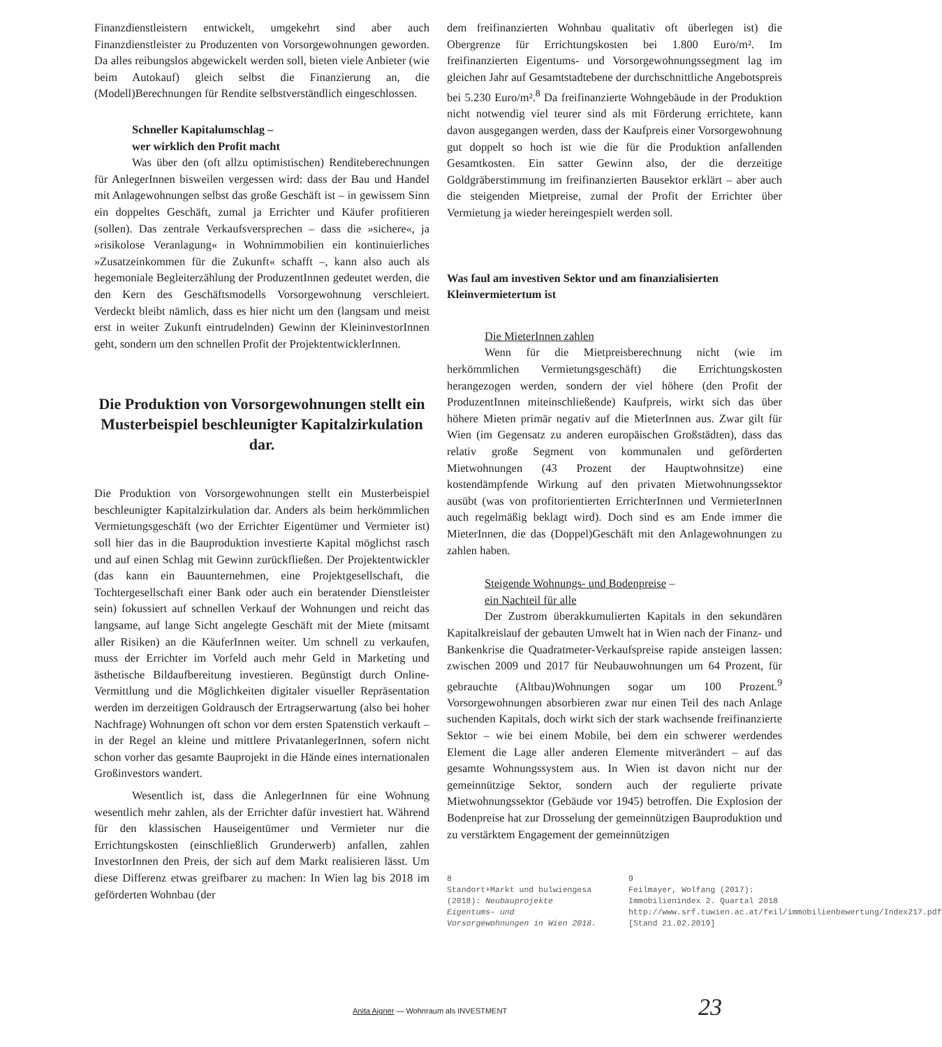Finanzdienstleistern entwickelt, umgekehrt sind aber auch Finanzdienstleister zu Produzenten von Vorsorgewohnungen geworden. Da alles reibungslos abgewickelt werden soll, bieten viele Anbieter (wie beim Autokauf) gleich selbst die Finanzierung an, die (Modell)Berechnungen für Rendite selbstverständlich eingeschlossen.
Schneller Kapitalumschlag –
wer wirklich den Profit macht
Was über den (oft allzu optimistischen) Renditeberechnungen für AnlegerInnen bisweilen vergessen wird: dass der Bau und Handel mit Anlagewohnungen selbst das große Geschäft ist – in gewissem Sinn ein doppeltes Geschäft, zumal ja Errichter und Käufer profitieren (sollen). Das zentrale Verkaufsversprechen – dass die »sichere«, ja »risikolose Veranlagung« in Wohnimmobilien ein kontinuierliches »Zusatzeinkommen für die Zukunft« schafft –, kann also auch als hegemoniale Begleiterzählung der ProduzentInnen gedeutet werden, die den Kern des Geschäftsmodells Vorsorgewohnung verschleiert. Verdeckt bleibt nämlich, dass es hier nicht um den (langsam und meist erst in weiter Zukunft eintrudelnden) Gewinn der KleininvestorInnen geht, sondern um den schnellen Profit der ProjektentwicklerInnen.
Die Produktion von Vorsorgewohnungen stellt ein Musterbeispiel beschleunigter Kapitalzirkulation dar.
Die Produktion von Vorsorgewohnungen stellt ein Musterbeispiel beschleunigter Kapitalzirkulation dar. Anders als beim herkömmlichen Vermietungsgeschäft (wo der Errichter Eigentümer und Vermieter ist) soll hier das in die Bauproduktion investierte Kapital möglichst rasch und auf einen Schlag mit Gewinn zurückfließen. Der Projektentwickler (das kann ein Bauunternehmen, eine Projektgesellschaft, die Tochtergesellschaft einer Bank oder auch ein beratender Dienstleister sein) fokussiert auf schnellen Verkauf der Wohnungen und reicht das langsame, auf lange Sicht angelegte Geschäft mit der Miete (mitsamt aller Risiken) an die KäuferInnen weiter. Um schnell zu verkaufen, muss der Errichter im Vorfeld auch mehr Geld in Marketing und ästhetische Bildaufbereitung investieren. Begünstigt durch Online-Vermittlung und die Möglichkeiten digitaler visueller Repräsentation werden im derzeitigen Goldrausch der Ertragserwartung (also bei hoher Nachfrage) Wohnungen oft schon vor dem ersten Spatenstich verkauft – in der Regel an kleine und mittlere PrivatanlegerInnen, sofern nicht schon vorher das gesamte Bauprojekt in die Hände eines internationalen Großinvestors wandert.
Wesentlich ist, dass die AnlegerInnen für eine Wohnung wesentlich mehr zahlen, als der Errichter dafür investiert hat. Während für den klassischen Hauseigentümer und Vermieter nur die Errichtungskosten (einschließlich Grunderwerb) anfallen, zahlen InvestorInnen den Preis, der sich auf dem Markt realisieren lässt. Um diese Differenz etwas greifbarer zu machen: In Wien lag bis 2018 im geförderten Wohnbau (der
dem freifinanzierten Wohnbau qualitativ oft überlegen ist) die Obergrenze für Errichtungskosten bei 1.800 Euro/m². Im freifinanzierten Eigentums- und Vorsorgewohnungssegment lag im gleichen Jahr auf Gesamtstadtebene der durchschnittliche Angebotspreis bei 5.230 Euro/m².<sup>8</sup> Da freifinanzierte Wohngebäude in der Produktion nicht notwendig viel teurer sind als mit Förderung errichtete, kann davon ausgegangen werden, dass der Kaufpreis einer Vorsorgewohnung gut doppelt so hoch ist wie die für die Produktion anfallenden Gesamtkosten. Ein satter Gewinn also, der die derzeitige Goldgräberstimmung im freifinanzierten Bausektor erklärt – aber auch die steigenden Mietpreise, zumal der Profit der Errichter über Vermietung ja wieder hereingespielt werden soll.
Was faul am investiven Sektor und am finanzialisierten Kleinvermietertum ist
Die MieterInnen zahlen
Wenn für die Mietpreisberechnung nicht (wie im herkömmlichen Vermietungsgeschäft) die Errichtungskosten herangezogen werden, sondern der viel höhere (den Profit der ProduzentInnen miteinschließende) Kaufpreis, wirkt sich das über höhere Mieten primär negativ auf die MieterInnen aus. Zwar gilt für Wien (im Gegensatz zu anderen europäischen Großstädten), dass das relativ große Segment von kommunalen und geförderten Mietwohnungen (43 Prozent der Hauptwohnsitze) eine kostendämpfende Wirkung auf den privaten Mietwohnungssektor ausübt (was von profitorientierten ErrichterInnen und VermieterInnen auch regelmäßig beklagt wird). Doch sind es am Ende immer die MieterInnen, die das (Doppel)Geschäft mit den Anlagewohnungen zu zahlen haben.
Steigende Wohnungs- und Bodenpreise –
ein Nachteil für alle
Der Zustrom überakkumulierten Kapitals in den sekundären Kapitalkreislauf der gebauten Umwelt hat in Wien nach der Finanz- und Bankenkrise die Quadratmeter-Verkaufspreise rapide ansteigen lassen: zwischen 2009 und 2017 für Neubauwohnungen um 64 Prozent, für gebrauchte (Altbau)Wohnungen sogar um 100 Prozent.<sup>9</sup> Vorsorgewohnungen absorbieren zwar nur einen Teil des nach Anlage suchenden Kapitals, doch wirkt sich der stark wachsende freifinanzierte Sektor – wie bei einem Mobile, bei dem ein schwerer werdendes Element die Lage aller anderen Elemente mitverändert – auf das gesamte Wohnungssystem aus. In Wien ist davon nicht nur der gemeinnützige Sektor, sondern auch der regulierte private Mietwohnungssektor (Gebäude vor 1945) betroffen. Die Explosion der Bodenpreise hat zur Drosselung der gemeinnützigen Bauproduktion und zu verstärktem Engagement der gemeinnützigen
8
Standort+Markt und bulwiengesa (2018): Neubauprojekte Eigentums- und Vorsorgewohnungen in Wien 2018.
9
Feilmayer, Wolfang (2017): Immobilienindex 2. Quartal 2018 http://www.srf.tuwien.ac.at/feil/immobilienbewertung/Index217.pdf [Stand 21.02.2019]
Anita Aigner — Wohnraum als INVESTMENT 23